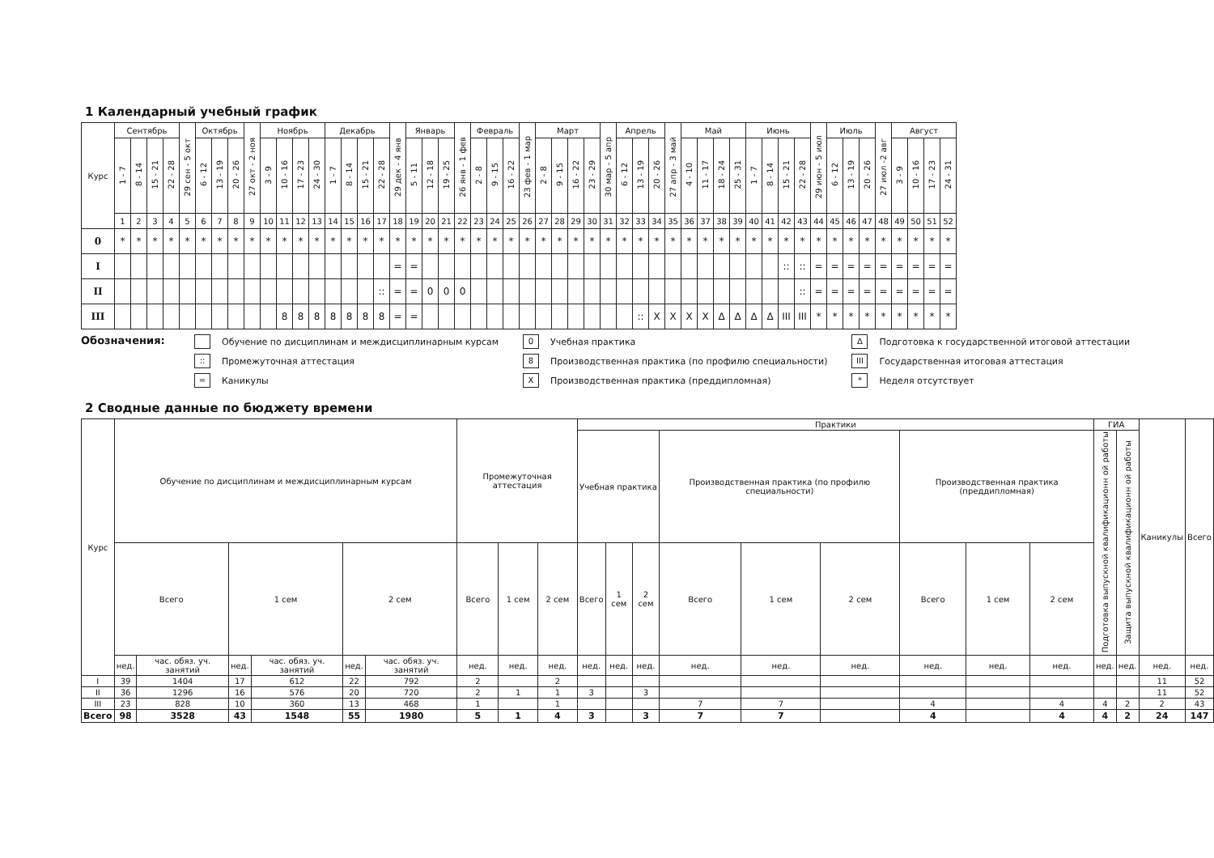1 Календарный учебный график
| Курс | Сентябрь | | | | 29 сен - 5 окт | Октябрь | | | 27 окт - 2 ноя | Ноябрь | | | | Декабрь | | | | 29 дек - 4 янв | Январь | | | 26 янв - 1 фев | Февраль | | | 23 фев - 1 мар | Март | | | | 30 мар - 5 апр | Апрель | | | 27 апр - 3 май | Май | | | | Июнь | | | | 29 июн - 5 июл | Июль | | | 27 июл -2 авг | Август | | | |
| --- | --- | --- | --- | --- | --- | --- | --- | --- | --- | --- | --- | --- | --- | --- | --- | --- | --- | --- | --- | --- | --- | --- | --- | --- | --- | --- | --- | --- | --- | --- | --- | --- | --- | --- | --- | --- | --- | --- | --- | --- | --- | --- | --- | --- | --- | --- | --- | --- | --- | --- | --- | --- |
| | 1 - 7 | 8 - 14 | 15 - 21 | 22 - 28 | | 6 - 12 | 13 - 19 | 20 - 26 | | 3 - 9 | 10 - 16 | 17 - 23 | 24 - 30 | 1 - 7 | 8 - 14 | 15 - 21 | 22 - 28 | | 5 - 11 | 12 - 18 | 19 - 25 | | 2 - 8 | 9 - 15 | 16 - 22 | | 2 - 8 | 9 - 15 | 16 - 22 | 23 - 29 | | 6 - 12 | 13 - 19 | 20 - 26 | | 4 - 10 | 11 - 17 | 18 - 24 | 25 - 31 | 1 - 7 | 8 - 14 | 15 - 21 | 22 - 28 | | 6 - 12 | 13 - 19 | 20 - 26 | | 3 - 9 | 10 - 16 | 17 - 23 | 24 - 31 |
| | 1 | 2 | 3 | 4 | 5 | 6 | 7 | 8 | 9 | 10 | 11 | 12 | 13 | 14 | 15 | 16 | 17 | 18 | 19 | 20 | 21 | 22 | 23 | 24 | 25 | 26 | 27 | 28 | 29 | 30 | 31 | 32 | 33 | 34 | 35 | 36 | 37 | 38 | 39 | 40 | 41 | 42 | 43 | 44 | 45 | 46 | 47 | 48 | 49 | 50 | 51 | 52 |
| 0 | * | * | * | * | * | * | * | * | * | * | * | * | * | * | * | * | * | * | * | * | * | * | * | * | * | * | * | * | * | * | * | * | * | * | * | * | * | * | * | * | * | * | * | * | * | * | * | * | * | * | * | * |
| I | | | | | | | | | | | | | | | | | | = | = | | | | | | | | | | | | | | | | | | | | | | | :: | :: | = | = | = | = | = | = | = | = | = |
| II | | | | | | | | | | | | | | | | | :: | = | = | 0 | 0 | 0 | | | | | | | | | | | | | | | | | | | | | :: | = | = | = | = | = | = | = | = | = |
| III | | | | | | | | | | | 8 | 8 | 8 | 8 | 8 | 8 | 8 | = | = | | | | | | | | | | | | | | :: | X | X | X | X | Δ | Δ | Δ | Δ | III | III | * | * | * | * | * | * | * | * | * |
Обозначения:
Обучение по дисциплинам и междисциплинарным курсам
::
Промежуточная аттестация
=
Каникулы
0
Учебная практика
8
Производственная практика (по профилю специальности)
X
Производственная практика (преддипломная)
Δ
Подготовка к государственной итоговой аттестации
III
Государственная итоговая аттестация
*
Неделя отсутствует
2 Сводные данные по бюджету времени
| Курс | Обучение по дисциплинам и междисциплинарным курсам | | | | | | Промежуточная аттестация | | | Практики | | | | | | | | | ГИА | | Каникулы | Всего |
| --- | --- | --- | --- | --- | --- | --- | --- | --- | --- | --- | --- | --- | --- | --- | --- | --- | --- | --- | --- | --- | --- | --- |
| | | | | | | | | | | Учебная практика | | | Производственная практика (по профилю специальности) | | | Производственная практика (преддипломная) | | | Подготовка выпускной квалификационн ой работы | Защита выпускной квалификационн ой работы | | |
| | Всего | | 1 сем | | 2 сем | | Всего | 1 сем | 2 сем | Всего | 1 сем | 2 сем | Всего | 1 сем | 2 сем | Всего | 1 сем | 2 сем | | | | |
| | нед. | час. обяз. уч. занятий | нед. | час. обяз. уч. занятий | нед. | час. обяз. уч. занятий | нед. | нед. | нед. | нед. | нед. | нед. | нед. | нед. | нед. | нед. | нед. | нед. | нед. | нед. | нед. | нед. |
| I | 39 | 1404 | 17 | 612 | 22 | 792 | 2 | | 2 | | | | | | | | | | | | 11 | 52 |
| II | 36 | 1296 | 16 | 576 | 20 | 720 | 2 | 1 | 1 | 3 | | 3 | | | | | | | | | 11 | 52 |
| III | 23 | 828 | 10 | 360 | 13 | 468 | 1 | | 1 | | | | 7 | 7 | | 4 | | 4 | 4 | 2 | 2 | 43 |
| Всего | 98 | 3528 | 43 | 1548 | 55 | 1980 | 5 | 1 | 4 | 3 | | 3 | 7 | 7 | | 4 | | 4 | 4 | 2 | 24 | 147 |